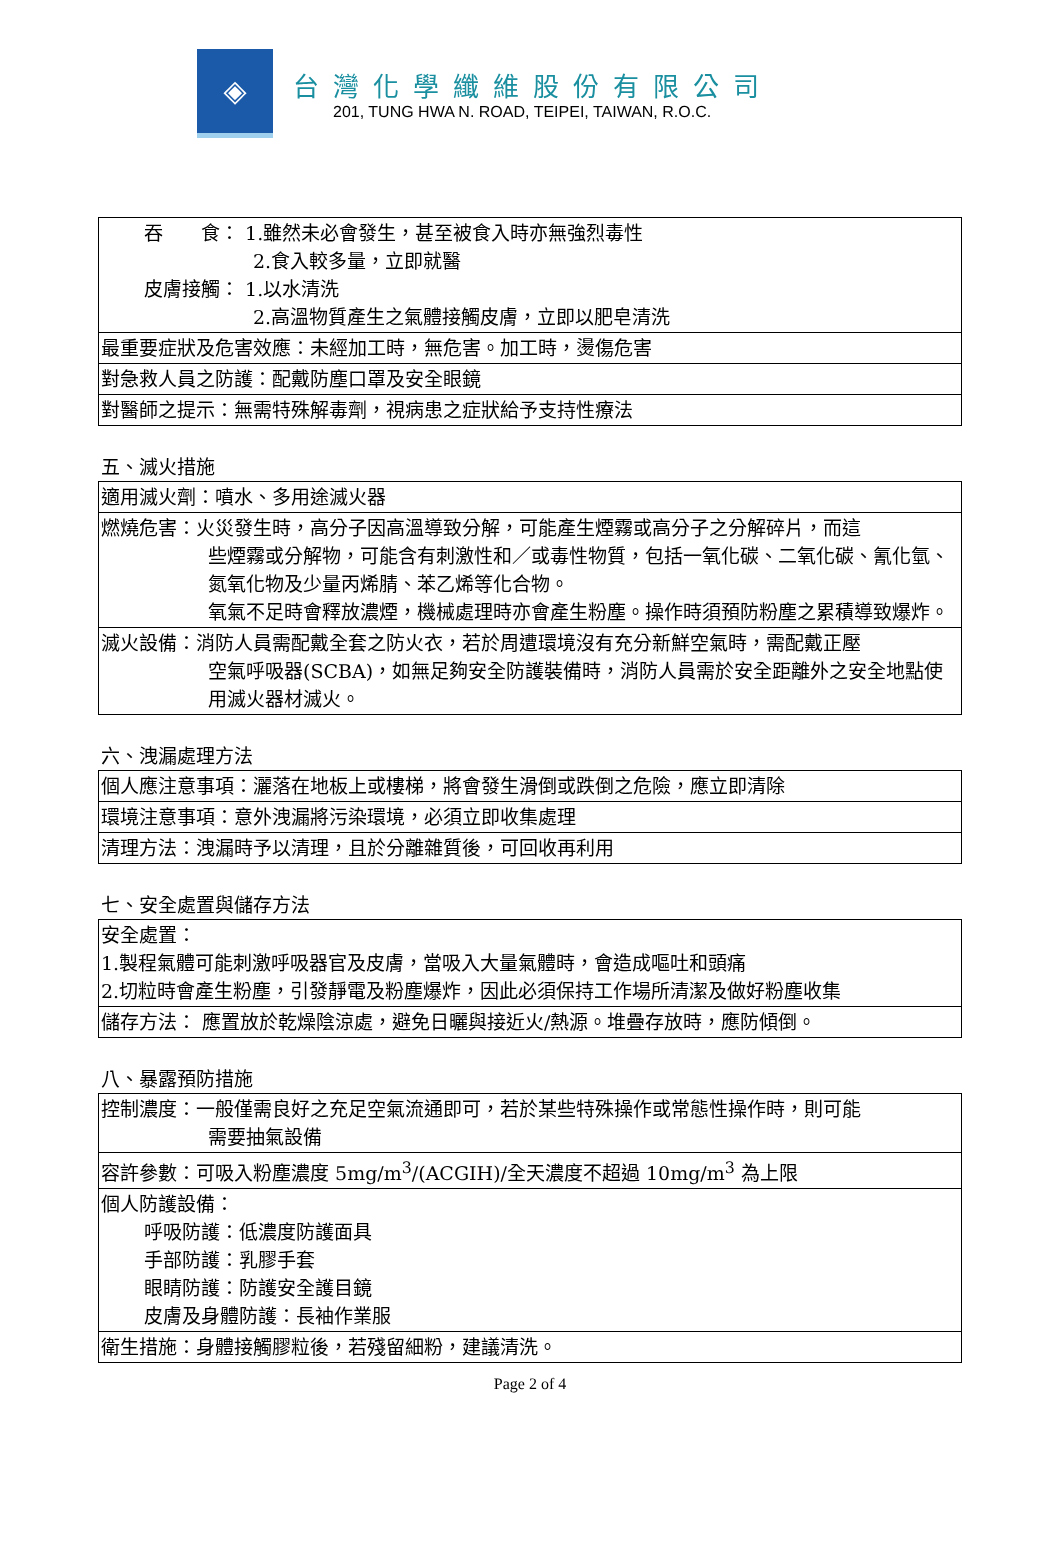◈
台灣化學纖維股份有限公司
201, TUNG HWA N. ROAD, TEIPEI, TAIWAN, R.O.C.
| 吞 食： 1.雖然未必會發生，甚至被食入時亦無強烈毒性 2.食入較多量，立即就醫 皮膚接觸： 1.以水清洗 2.高溫物質產生之氣體接觸皮膚，立即以肥皂清洗 |
| 最重要症狀及危害效應：未經加工時，無危害。加工時，燙傷危害 |
| 對急救人員之防護：配戴防塵口罩及安全眼鏡 |
| 對醫師之提示：無需特殊解毒劑，視病患之症狀給予支持性療法 |
五、滅火措施
| 適用滅火劑：噴水、多用途滅火器 |
| 燃燒危害：火災發生時，高分子因高溫導致分解，可能產生煙霧或高分子之分解碎片，而這 些煙霧或分解物，可能含有刺激性和／或毒性物質，包括一氧化碳、二氧化碳、氰化氫、氮氧化物及少量丙烯腈、苯乙烯等化合物。 氧氣不足時會釋放濃煙，機械處理時亦會產生粉塵。操作時須預防粉塵之累積導致爆炸。 |
| 滅火設備：消防人員需配戴全套之防火衣，若於周遭環境沒有充分新鮮空氣時，需配戴正壓 空氣呼吸器(SCBA)，如無足夠安全防護裝備時，消防人員需於安全距離外之安全地點使用滅火器材滅火。 |
六、洩漏處理方法
| 個人應注意事項：灑落在地板上或樓梯，將會發生滑倒或跌倒之危險，應立即清除 |
| 環境注意事項：意外洩漏將污染環境，必須立即收集處理 |
| 清理方法：洩漏時予以清理，且於分離雜質後，可回收再利用 |
七、安全處置與儲存方法
| 安全處置： 1.製程氣體可能刺激呼吸器官及皮膚，當吸入大量氣體時，會造成嘔吐和頭痛 2.切粒時會產生粉塵，引發靜電及粉塵爆炸，因此必須保持工作場所清潔及做好粉塵收集 |
| 儲存方法： 應置放於乾燥陰涼處，避免日曬與接近火/熱源。堆疊存放時，應防傾倒。 |
八、暴露預防措施
| 控制濃度：一般僅需良好之充足空氣流通即可，若於某些特殊操作或常態性操作時，則可能 需要抽氣設備 |
| 容許參數：可吸入粉塵濃度 5mg/m<sup>3</sup>/(ACGIH)/全天濃度不超過 10mg/m<sup>3</sup> 為上限 |
| 個人防護設備： 呼吸防護：低濃度防護面具 手部防護：乳膠手套 眼睛防護：防護安全護目鏡 皮膚及身體防護：長袖作業服 |
| 衛生措施：身體接觸膠粒後，若殘留細粉，建議清洗。 |
Page 2 of 4